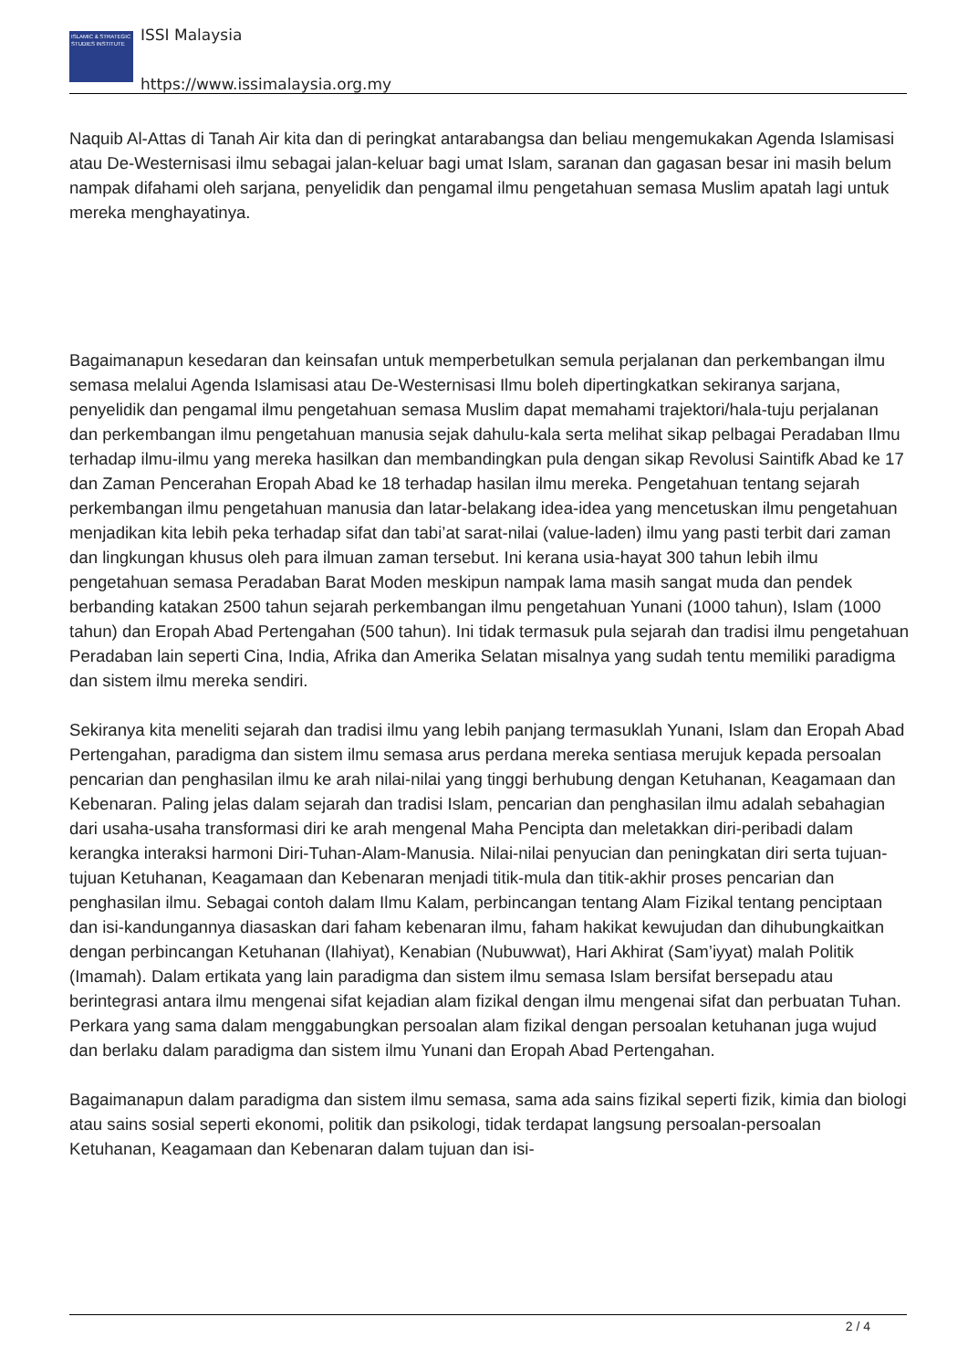ISLAMIC & STRATEGIC STUDIES INSTITUTE
ISSI Malaysia
https://www.issimalaysia.org.my
Naquib Al-Attas di Tanah Air kita dan di peringkat antarabangsa dan beliau mengemukakan Agenda Islamisasi atau De-Westernisasi ilmu sebagai jalan-keluar bagi umat Islam, saranan dan gagasan besar ini masih belum nampak difahami oleh sarjana, penyelidik dan pengamal ilmu pengetahuan semasa Muslim apatah lagi untuk mereka menghayatinya.
Bagaimanapun kesedaran dan keinsafan untuk memperbetulkan semula perjalanan dan perkembangan ilmu semasa melalui Agenda Islamisasi atau De-Westernisasi Ilmu boleh dipertingkatkan sekiranya sarjana, penyelidik dan pengamal ilmu pengetahuan semasa Muslim dapat memahami trajektori/hala-tuju perjalanan dan perkembangan ilmu pengetahuan manusia sejak dahulu-kala serta melihat sikap pelbagai Peradaban Ilmu terhadap ilmu-ilmu yang mereka hasilkan dan membandingkan pula dengan sikap Revolusi Saintifk Abad ke 17 dan Zaman Pencerahan Eropah Abad ke 18 terhadap hasilan ilmu mereka. Pengetahuan tentang sejarah perkembangan ilmu pengetahuan manusia dan latar-belakang idea-idea yang mencetuskan ilmu pengetahuan menjadikan kita lebih peka terhadap sifat dan tabi’at sarat-nilai (value-laden) ilmu yang pasti terbit dari zaman dan lingkungan khusus oleh para ilmuan zaman tersebut. Ini kerana usia-hayat 300 tahun lebih ilmu pengetahuan semasa Peradaban Barat Moden meskipun nampak lama masih sangat muda dan pendek berbanding katakan 2500 tahun sejarah perkembangan ilmu pengetahuan Yunani (1000 tahun), Islam (1000 tahun) dan Eropah Abad Pertengahan (500 tahun). Ini tidak termasuk pula sejarah dan tradisi ilmu pengetahuan Peradaban lain seperti Cina, India, Afrika dan Amerika Selatan misalnya yang sudah tentu memiliki paradigma dan sistem ilmu mereka sendiri.
Sekiranya kita meneliti sejarah dan tradisi ilmu yang lebih panjang termasuklah Yunani, Islam dan Eropah Abad Pertengahan, paradigma dan sistem ilmu semasa arus perdana mereka sentiasa merujuk kepada persoalan pencarian dan penghasilan ilmu ke arah nilai-nilai yang tinggi berhubung dengan Ketuhanan, Keagamaan dan Kebenaran. Paling jelas dalam sejarah dan tradisi Islam, pencarian dan penghasilan ilmu adalah sebahagian dari usaha-usaha transformasi diri ke arah mengenal Maha Pencipta dan meletakkan diri-peribadi dalam kerangka interaksi harmoni Diri-Tuhan-Alam-Manusia. Nilai-nilai penyucian dan peningkatan diri serta tujuan-tujuan Ketuhanan, Keagamaan dan Kebenaran menjadi titik-mula dan titik-akhir proses pencarian dan penghasilan ilmu. Sebagai contoh dalam Ilmu Kalam, perbincangan tentang Alam Fizikal tentang penciptaan dan isi-kandungannya diasaskan dari faham kebenaran ilmu, faham hakikat kewujudan dan dihubungkaitkan dengan perbincangan Ketuhanan (Ilahiyat), Kenabian (Nubuwwat), Hari Akhirat (Sam’iyyat) malah Politik (Imamah). Dalam ertikata yang lain paradigma dan sistem ilmu semasa Islam bersifat bersepadu atau berintegrasi antara ilmu mengenai sifat kejadian alam fizikal dengan ilmu mengenai sifat dan perbuatan Tuhan. Perkara yang sama dalam menggabungkan persoalan alam fizikal dengan persoalan ketuhanan juga wujud dan berlaku dalam paradigma dan sistem ilmu Yunani dan Eropah Abad Pertengahan.
Bagaimanapun dalam paradigma dan sistem ilmu semasa, sama ada sains fizikal seperti fizik, kimia dan biologi atau sains sosial seperti ekonomi, politik dan psikologi, tidak terdapat langsung persoalan-persoalan Ketuhanan, Keagamaan dan Kebenaran dalam tujuan dan isi-
2 / 4